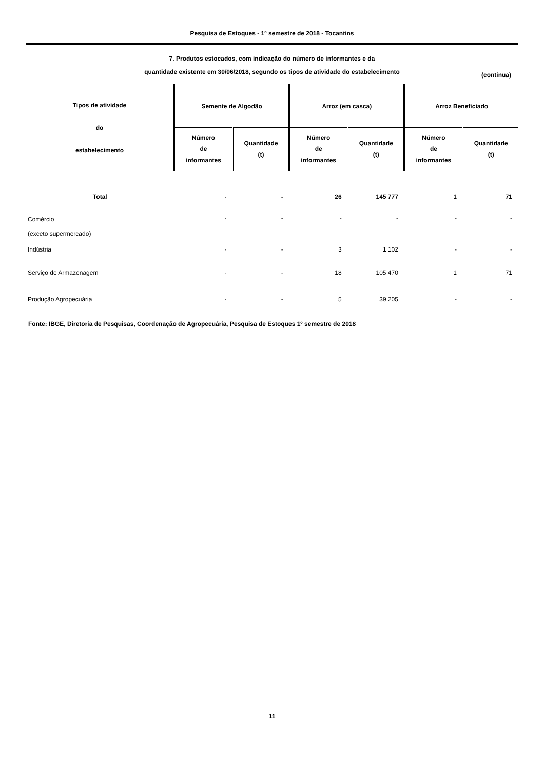Pesquisa de Estoques - 1º semestre de 2018 - Tocantins
7. Produtos estocados, com indicação do número de informantes e da
quantidade existente em 30/06/2018, segundo os tipos de atividade do estabelecimento
(continua)
| Tipos de atividade do estabelecimento | Semente de Algodão | | Arroz (em casca) | | Arroz Beneficiado | |
| --- | --- | --- | --- | --- | --- | --- |
| | Número de informantes | Quantidade (t) | Número de informantes | Quantidade (t) | Número de informantes | Quantidade (t) |
| Total | - | - | 26 | 145 777 | 1 | 71 |
| Comércio (exceto supermercado) | - | - | - | - | - | - |
| Indústria | - | - | 3 | 1 102 | - | - |
| Serviço de Armazenagem | - | - | 18 | 105 470 | 1 | 71 |
| Produção Agropecuária | - | - | 5 | 39 205 | - | - |
Fonte: IBGE, Diretoria de Pesquisas, Coordenação de Agropecuária, Pesquisa de Estoques 1º semestre de 2018
11